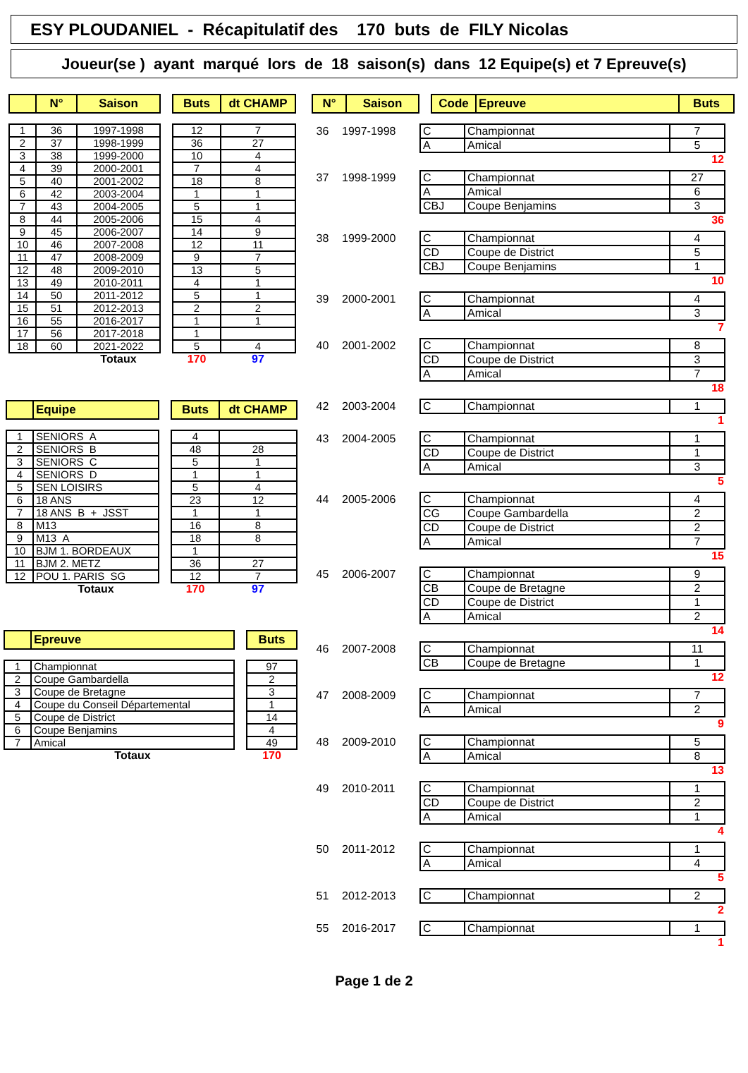ESY PLOUDANIEL - Récapitulatif des 170 buts de FILY Nicolas
Joueur(se ) ayant marqué lors de 18 saison(s) dans 12 Equipe(s) et 7 Epreuve(s)
| | N° | Saison | | Buts | dt CHAMP |
| --- | --- | --- | --- | --- | --- |
| 1 | 36 | 1997-1998 | | 12 | 7 |
| 2 | 37 | 1998-1999 | | 36 | 27 |
| 3 | 38 | 1999-2000 | | 10 | 4 |
| 4 | 39 | 2000-2001 | | 7 | 4 |
| 5 | 40 | 2001-2002 | | 18 | 8 |
| 6 | 42 | 2003-2004 | | 1 | 1 |
| 7 | 43 | 2004-2005 | | 5 | 1 |
| 8 | 44 | 2005-2006 | | 15 | 4 |
| 9 | 45 | 2006-2007 | | 14 | 9 |
| 10 | 46 | 2007-2008 | | 12 | 11 |
| 11 | 47 | 2008-2009 | | 9 | 7 |
| 12 | 48 | 2009-2010 | | 13 | 5 |
| 13 | 49 | 2010-2011 | | 4 | 1 |
| 14 | 50 | 2011-2012 | | 5 | 1 |
| 15 | 51 | 2012-2013 | | 2 | 2 |
| 16 | 55 | 2016-2017 | | 1 | 1 |
| 17 | 56 | 2017-2018 | | 1 | |
| 18 | 60 | 2021-2022 | | 5 | 4 |
| | | Totaux | | 170 | 97 |
| | Equipe | | Buts | dt CHAMP |
| --- | --- | --- | --- | --- |
| 1 | SENIORS A | | 4 | |
| 2 | SENIORS B | | 48 | 28 |
| 3 | SENIORS C | | 5 | 1 |
| 4 | SENIORS D | | 1 | 1 |
| 5 | SEN LOISIRS | | 5 | 4 |
| 6 | 18 ANS | | 23 | 12 |
| 7 | 18 ANS B + JSST | | 1 | 1 |
| 8 | M13 | | 16 | 8 |
| 9 | M13 A | | 18 | 8 |
| 10 | BJM 1. BORDEAUX | | 1 | |
| 11 | BJM 2. METZ | | 36 | 27 |
| 12 | POU 1. PARIS SG | | 12 | 7 |
| | Totaux | | 170 | 97 |
| | Epreuve | | Buts |
| --- | --- | --- | --- |
| 1 | Championnat | | 97 |
| 2 | Coupe Gambardella | | 2 |
| 3 | Coupe de Bretagne | | 3 |
| 4 | Coupe du Conseil Départemental | | 1 |
| 5 | Coupe de District | | 14 |
| 6 | Coupe Benjamins | | 4 |
| 7 | Amical | | 49 |
| | Totaux | | 170 |
| N° | Saison | | Code | Epreuve | Buts |
| --- | --- | --- | --- | --- | --- |
36 1997-1998
| C | Championnat | 7 |
| A | Amical | 5 |
12
37 1998-1999
| C | Championnat | 27 |
| A | Amical | 6 |
| CBJ | Coupe Benjamins | 3 |
36
38 1999-2000
| C | Championnat | 4 |
| CD | Coupe de District | 5 |
| CBJ | Coupe Benjamins | 1 |
10
39 2000-2001
| C | Championnat | 4 |
| A | Amical | 3 |
7
40 2001-2002
| C | Championnat | 8 |
| CD | Coupe de District | 3 |
| A | Amical | 7 |
18
42 2003-2004
| C | Championnat | 1 |
1
43 2004-2005
| C | Championnat | 1 |
| CD | Coupe de District | 1 |
| A | Amical | 3 |
5
44 2005-2006
| C | Championnat | 4 |
| CG | Coupe Gambardella | 2 |
| CD | Coupe de District | 2 |
| A | Amical | 7 |
15
45 2006-2007
| C | Championnat | 9 |
| CB | Coupe de Bretagne | 2 |
| CD | Coupe de District | 1 |
| A | Amical | 2 |
14
46 2007-2008
| C | Championnat | 11 |
| CB | Coupe de Bretagne | 1 |
12
47 2008-2009
| C | Championnat | 7 |
| A | Amical | 2 |
9
48 2009-2010
| C | Championnat | 5 |
| A | Amical | 8 |
13
49 2010-2011
| C | Championnat | 1 |
| CD | Coupe de District | 2 |
| A | Amical | 1 |
4
50 2011-2012
| C | Championnat | 1 |
| A | Amical | 4 |
5
51 2012-2013
| C | Championnat | 2 |
2
55 2016-2017
| C | Championnat | 1 |
1
Page 1 de 2